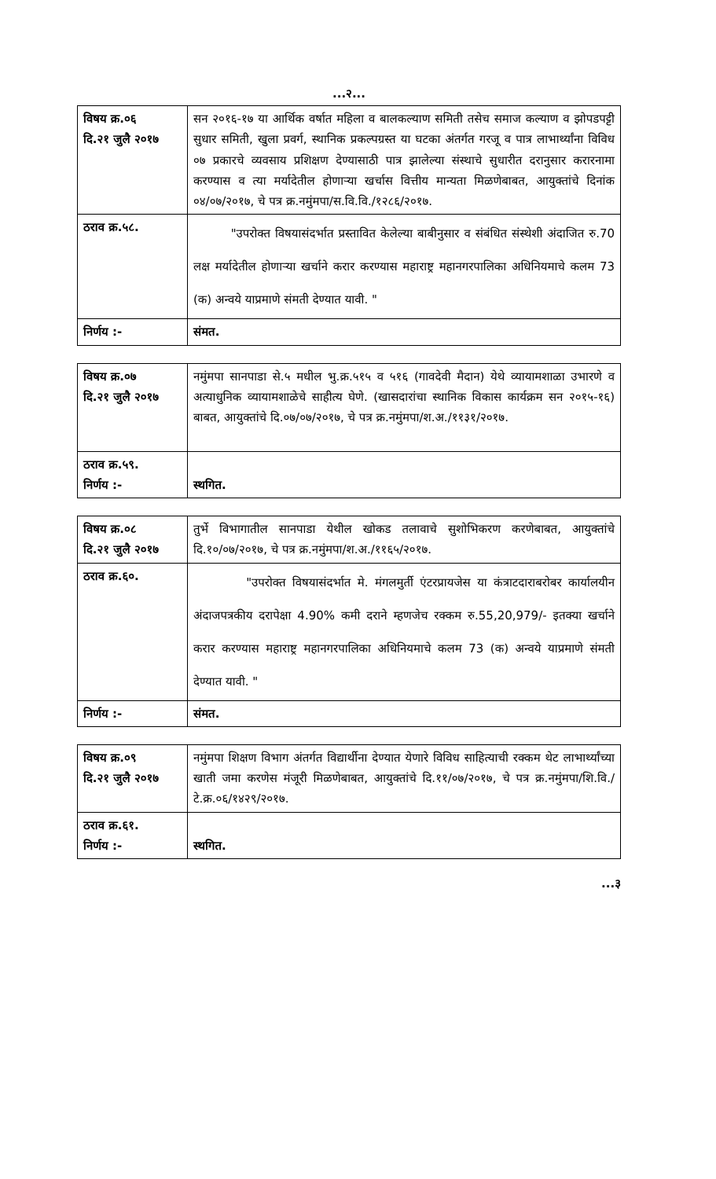...२...
| विषय क्र.०६ दि.२१ जुलै २०१७ | सन २०१६-१७ या आर्थिक वर्षात महिला व बालकल्याण समिती तसेच समाज कल्याण व झोपडपट्टी सुधार समिती, खुला प्रवर्ग, स्थानिक प्रकल्पग्रस्त या घटका अंतर्गत गरजू व पात्र लाभार्थ्यांना विविध ०७ प्रकारचे व्यवसाय प्रशिक्षण देण्यासाठी पात्र झालेल्या संस्थाचे सुधारीत दरानुसार करारनामा करण्यास व त्या मर्यादेतील होणाऱ्या खर्चास वित्तीय मान्यता मिळणेबाबत, आयुक्तांचे दिनांक ०४/०७/२०१७, चे पत्र क्र.नमुंमपा/स.वि.वि./१२८६/२०१७. |
| ठराव क्र.५८. | "उपरोक्त विषयासंदर्भात प्रस्तावित केलेल्या बाबीनुसार व संबंधित संस्थेशी अंदाजित रु.70 लक्ष मर्यादेतील होणाऱ्या खर्चाने करार करण्यास महाराष्ट्र महानगरपालिका अधिनियमाचे कलम 73 (क) अन्वये याप्रमाणे संमती देण्यात यावी. " |
| निर्णय :- | संमत. |
| विषय क्र.०७ दि.२१ जुलै २०१७ | नमुंमपा सानपाडा से.५ मधील भु.क्र.५१५ व ५१६ (गावदेवी मैदान) येथे व्यायामशाळा उभारणे व अत्याधुनिक व्यायामशाळेचे साहीत्य घेणे. (खासदारांचा स्थानिक विकास कार्यक्रम सन २०१५-१६) बाबत, आयुक्तांचे दि.०७/०७/२०१७, चे पत्र क्र.नमुंमपा/श.अ./११३१/२०१७. |
| ठराव क्र.५९. निर्णय :- | स्थगित. |
| विषय क्र.०८ दि.२१ जुलै २०१७ | तुर्भे विभागातील सानपाडा येथील खोकड तलावाचे सुशोभिकरण करणेबाबत, आयुक्तांचे दि.१०/०७/२०१७, चे पत्र क्र.नमुंमपा/श.अ./११६५/२०१७. |
| ठराव क्र.६०. | "उपरोक्त विषयासंदर्भात मे. मंगलमुर्ती एंटरप्रायजेस या कंत्राटदाराबरोबर कार्यालयीन अंदाजपत्रकीय दरापेक्षा 4.90% कमी दराने म्हणजेच रक्कम रु.55,20,979/- इतक्या खर्चाने करार करण्यास महाराष्ट्र महानगरपालिका अधिनियमाचे कलम 73 (क) अन्वये याप्रमाणे संमती देण्यात यावी. " |
| निर्णय :- | संमत. |
| विषय क्र.०९ दि.२१ जुलै २०१७ | नमुंमपा शिक्षण विभाग अंतर्गत विद्यार्थीना देण्यात येणारे विविध साहित्याची रक्कम थेट लाभार्थ्यांच्या खाती जमा करणेस मंजूरी मिळणेबाबत, आयुक्तांचे दि.११/०७/२०१७, चे पत्र क्र.नमुंमपा/शि.वि./टे.क्र.०६/१४२९/२०१७. |
| ठराव क्र.६१. निर्णय :- | स्थगित. |
...३